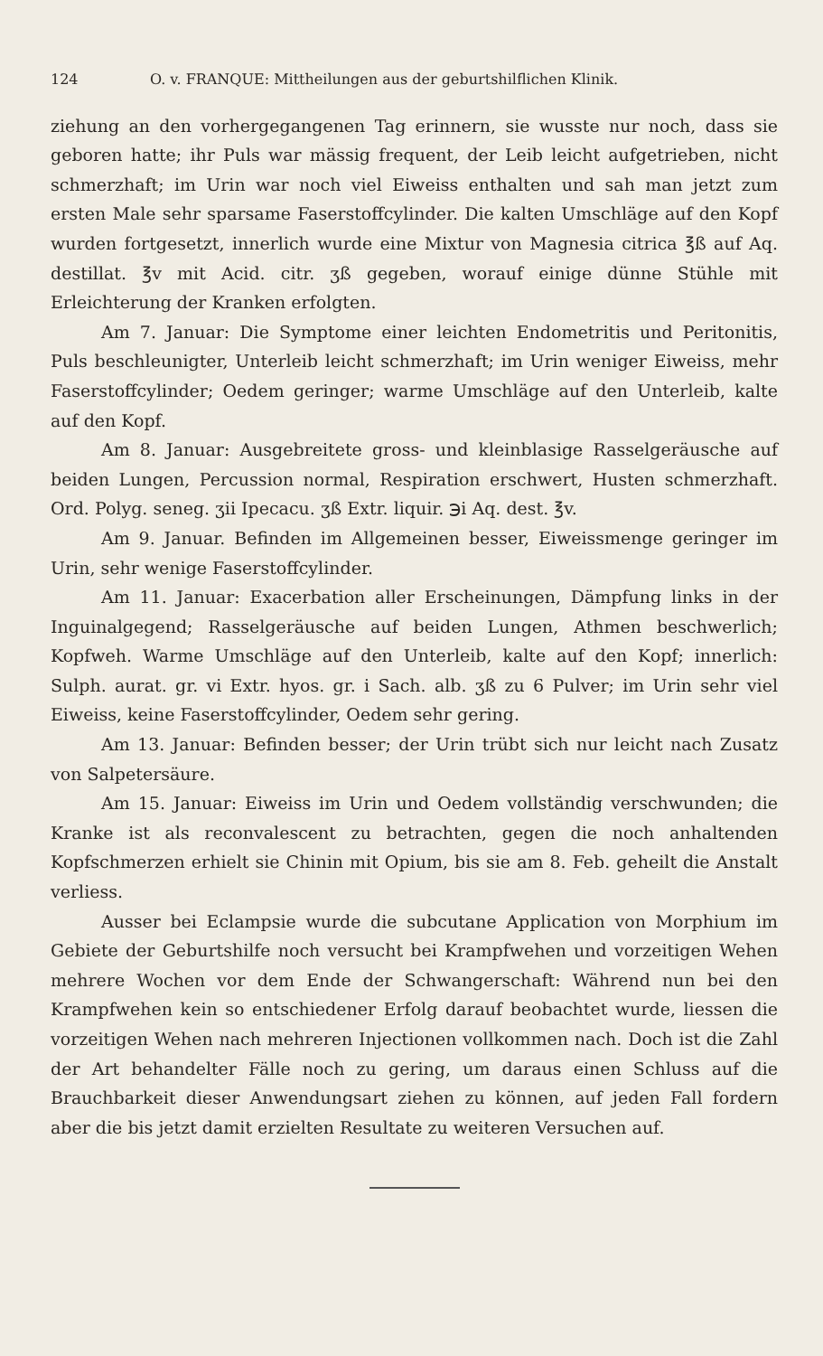124 O. v. FRANQUE: Mittheilungen aus der geburtshilflichen Klinik.
ziehung an den vorhergegangenen Tag erinnern, sie wusste nur noch, dass sie geboren hatte; ihr Puls war mässig frequent, der Leib leicht aufgetrieben, nicht schmerzhaft; im Urin war noch viel Eiweiss enthalten und sah man jetzt zum ersten Male sehr sparsame Faserstoffcylinder. Die kalten Umschläge auf den Kopf wurden fortgesetzt, innerlich wurde eine Mixtur von Magnesia citrica ℥ß auf Aq. destillat. ℥v mit Acid. citr. ʒß gegeben, worauf einige dünne Stühle mit Erleichterung der Kranken erfolgten.
Am 7. Januar: Die Symptome einer leichten Endometritis und Peritonitis, Puls beschleunigter, Unterleib leicht schmerzhaft; im Urin weniger Eiweiss, mehr Faserstoffcylinder; Oedem geringer; warme Umschläge auf den Unterleib, kalte auf den Kopf.
Am 8. Januar: Ausgebreitete gross- und kleinblasige Rasselgeräusche auf beiden Lungen, Percussion normal, Respiration erschwert, Husten schmerzhaft. Ord. Polyg. seneg. ʒii Ipecacu. ʒß Extr. liquir. ℈i Aq. dest. ℥v.
Am 9. Januar. Befinden im Allgemeinen besser, Eiweissmenge geringer im Urin, sehr wenige Faserstoffcylinder.
Am 11. Januar: Exacerbation aller Erscheinungen, Dämpfung links in der Inguinalgegend; Rasselgeräusche auf beiden Lungen, Athmen beschwerlich; Kopfweh. Warme Umschläge auf den Unterleib, kalte auf den Kopf; innerlich: Sulph. aurat. gr. vi Extr. hyos. gr. i Sach. alb. ʒß zu 6 Pulver; im Urin sehr viel Eiweiss, keine Faserstoffcylinder, Oedem sehr gering.
Am 13. Januar: Befinden besser; der Urin trübt sich nur leicht nach Zusatz von Salpetersäure.
Am 15. Januar: Eiweiss im Urin und Oedem vollständig verschwunden; die Kranke ist als reconvalescent zu betrachten, gegen die noch anhaltenden Kopfschmerzen erhielt sie Chinin mit Opium, bis sie am 8. Feb. geheilt die Anstalt verliess.
Ausser bei Eclampsie wurde die subcutane Application von Morphium im Gebiete der Geburtshilfe noch versucht bei Krampfwehen und vorzeitigen Wehen mehrere Wochen vor dem Ende der Schwangerschaft: Während nun bei den Krampfwehen kein so entschiedener Erfolg darauf beobachtet wurde, liessen die vorzeitigen Wehen nach mehreren Injectionen vollkommen nach. Doch ist die Zahl der Art behandelter Fälle noch zu gering, um daraus einen Schluss auf die Brauchbarkeit dieser Anwendungsart ziehen zu können, auf jeden Fall fordern aber die bis jetzt damit erzielten Resultate zu weiteren Versuchen auf.